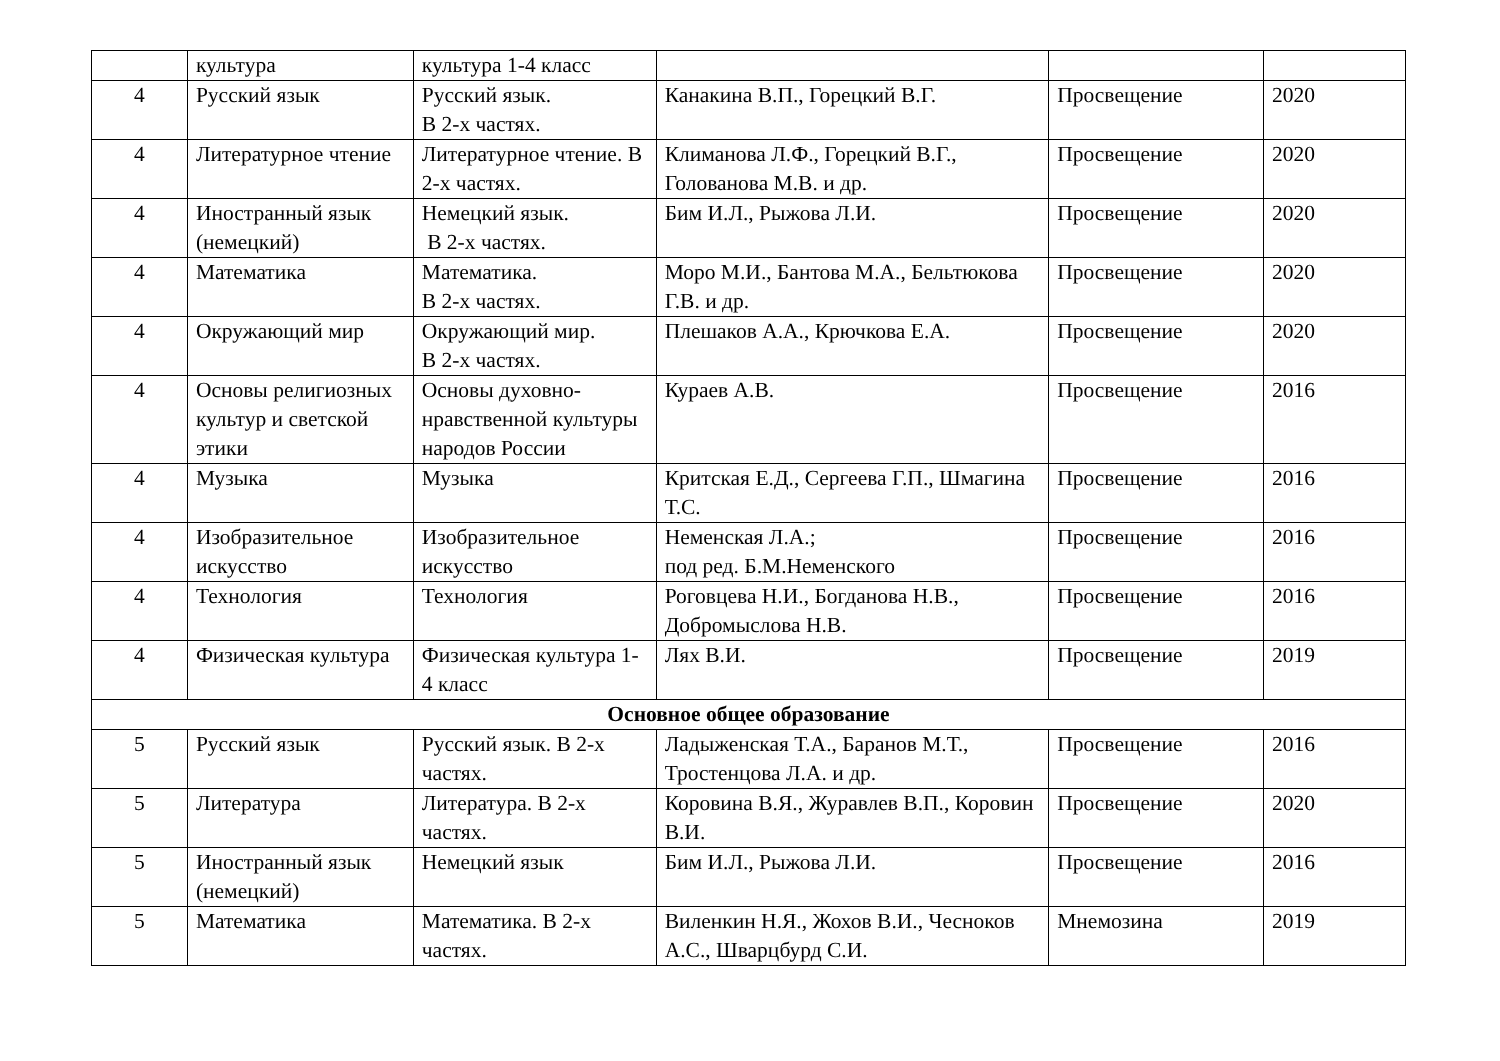| | культура | культура 1-4 класс | | | |
| 4 | Русский язык | Русский язык. В 2-х частях. | Канакина В.П., Горецкий В.Г. | Просвещение | 2020 |
| 4 | Литературное чтение | Литературное чтение. В 2-х частях. | Климанова Л.Ф., Горецкий В.Г., Голованова М.В. и др. | Просвещение | 2020 |
| 4 | Иностранный язык (немецкий) | Немецкий язык. В 2-х частях. | Бим И.Л., Рыжова Л.И. | Просвещение | 2020 |
| 4 | Математика | Математика. В 2-х частях. | Моро М.И., Бантова М.А., Бельтюкова Г.В. и др. | Просвещение | 2020 |
| 4 | Окружающий мир | Окружающий мир. В 2-х частях. | Плешаков А.А., Крючкова Е.А. | Просвещение | 2020 |
| 4 | Основы религиозных культур и светской этики | Основы духовно-нравственной культуры народов России | Кураев А.В. | Просвещение | 2016 |
| 4 | Музыка | Музыка | Критская Е.Д., Сергеева Г.П., Шмагина Т.С. | Просвещение | 2016 |
| 4 | Изобразительное искусство | Изобразительное искусство | Неменская Л.А.; под ред. Б.М.Неменского | Просвещение | 2016 |
| 4 | Технология | Технология | Роговцева Н.И., Богданова Н.В., Добромыслова Н.В. | Просвещение | 2016 |
| 4 | Физическая культура | Физическая культура 1-4 класс | Лях В.И. | Просвещение | 2019 |
| Основное общее образование | | | | | |
| 5 | Русский язык | Русский язык. В 2-х частях. | Ладыженская Т.А., Баранов М.Т., Тростенцова Л.А. и др. | Просвещение | 2016 |
| 5 | Литература | Литература. В 2-х частях. | Коровина В.Я., Журавлев В.П., Коровин В.И. | Просвещение | 2020 |
| 5 | Иностранный язык (немецкий) | Немецкий язык | Бим И.Л., Рыжова Л.И. | Просвещение | 2016 |
| 5 | Математика | Математика. В 2-х частях. | Виленкин Н.Я., Жохов В.И., Чесноков А.С., Шварцбурд С.И. | Мнемозина | 2019 |